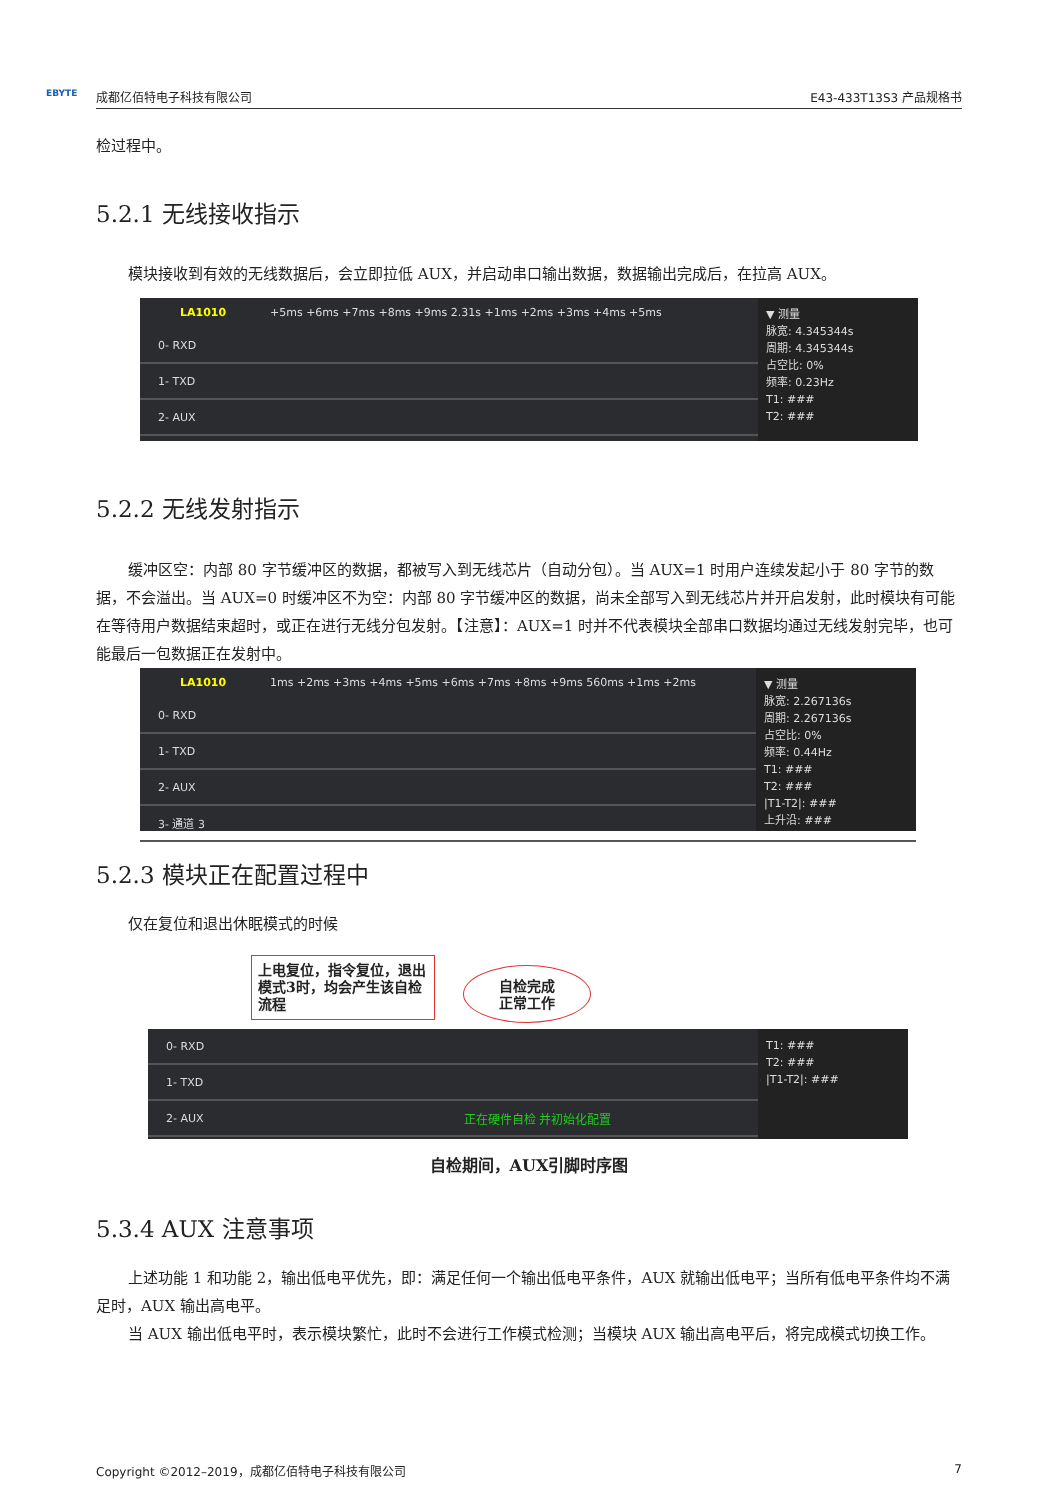EBYTE 成都亿佰特电子科技有限公司 E43-433T13S3 产品规格书
检过程中。
5.2.1 无线接收指示
模块接收到有效的无线数据后，会立即拉低 AUX，并启动串口输出数据，数据输出完成后，在拉高 AUX。
LA1010 +5ms +6ms +7ms +8ms +9ms 2.31s +1ms +2ms +3ms +4ms +5ms
0- RXD
1- TXD
2- AUX
▼ 测量
脉宽: 4.345344s
周期: 4.345344s
占空比: 0%
频率: 0.23Hz
T1: ###
T2: ###
5.2.2 无线发射指示
缓冲区空：内部 80 字节缓冲区的数据，都被写入到无线芯片（自动分包）。当 AUX=1 时用户连续发起小于 80 字节的数据，不会溢出。当 AUX=0 时缓冲区不为空：内部 80 字节缓冲区的数据，尚未全部写入到无线芯片并开启发射，此时模块有可能在等待用户数据结束超时，或正在进行无线分包发射。【注意】：AUX=1 时并不代表模块全部串口数据均通过无线发射完毕，也可能最后一包数据正在发射中。
LA1010 1ms +2ms +3ms +4ms +5ms +6ms +7ms +8ms +9ms 560ms +1ms +2ms
0- RXD
1- TXD
2- AUX
3- 通道 3
▼ 测量
脉宽: 2.267136s
周期: 2.267136s
占空比: 0%
频率: 0.44Hz
T1: ###
T2: ###
|T1-T2|: ###
上升沿: ###
5.2.3 模块正在配置过程中
仅在复位和退出休眠模式的时候
上电复位，指令复位，退出模式3时，均会产生该自检流程
自检完成
正常工作
0- RXD
1- TXD
2- AUX 正在硬件自检 并初始化配置
T1: ###
T2: ###
|T1-T2|: ###
自检期间，AUX引脚时序图
5.3.4 AUX 注意事项
上述功能 1 和功能 2，输出低电平优先，即：满足任何一个输出低电平条件，AUX 就输出低电平；当所有低电平条件均不满足时，AUX 输出高电平。
当 AUX 输出低电平时，表示模块繁忙，此时不会进行工作模式检测；当模块 AUX 输出高电平后，将完成模式切换工作。
Copyright ©2012–2019，成都亿佰特电子科技有限公司 7